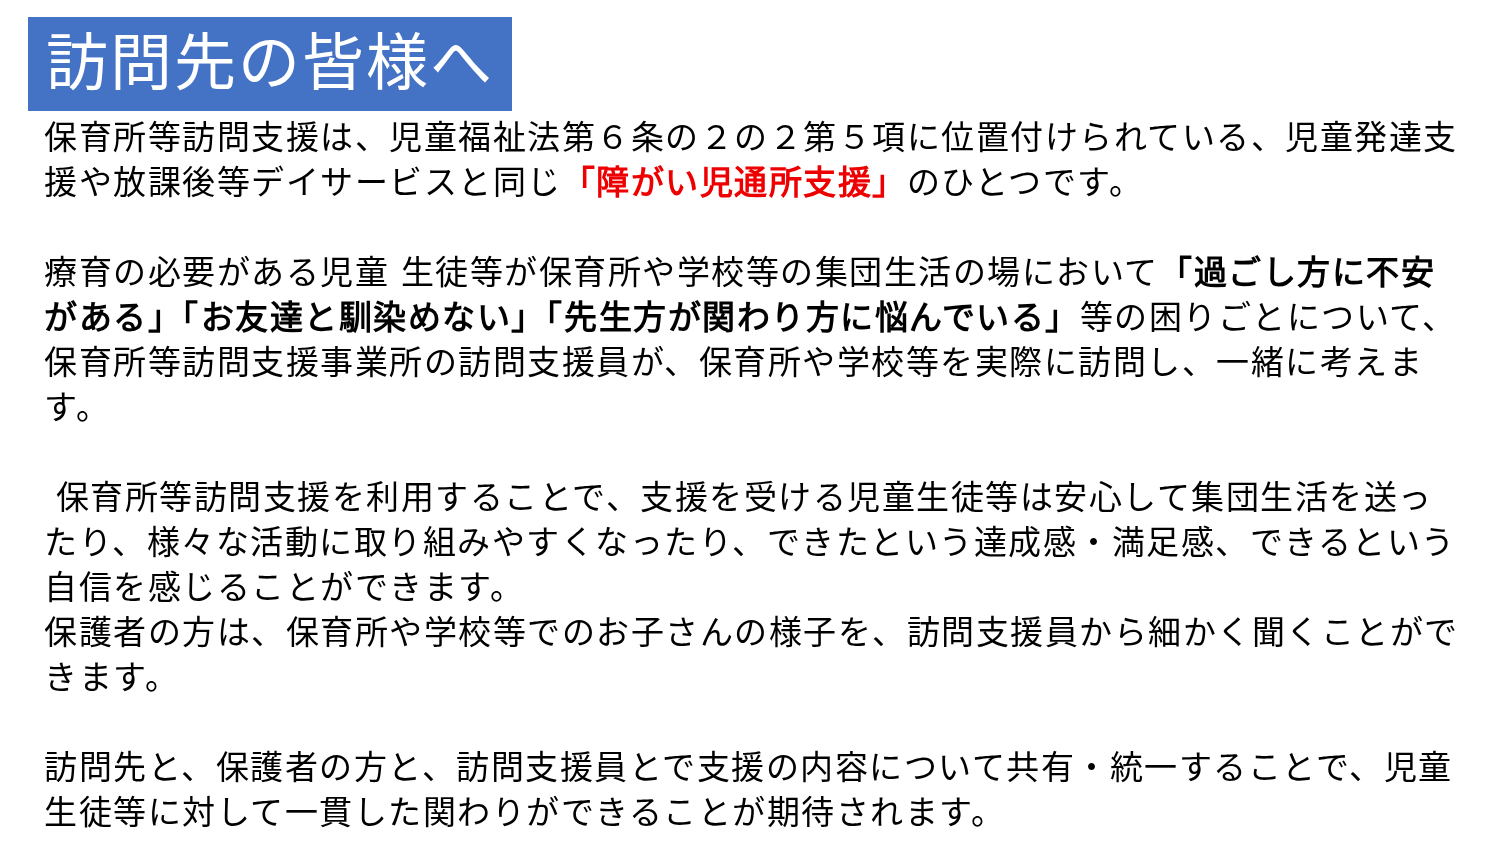訪問先の皆様へ
保育所等訪問支援は、児童福祉法第６条の２の２第５項に位置付けられている、児童発達支 援や放課後等デイサービスと同じ「障がい児通所支援」のひとつです。
療育の必要がある児童 生徒等が保育所や学校等の集団生活の場において「過ごし方に不安がある」「お友達と馴染めない」「先生方が関わり方に悩んでいる」等の困りごとについて、保育所等訪問支援事業所の訪問支援員が、保育所や学校等を実際に訪問し、一緒に考えます。
保育所等訪問支援を利用することで、支援を受ける児童生徒等は安心して集団生活を送ったり、様々な活動に取り組みやすくなったり、できたという達成感・満足感、できるという自信を感じることができます。
保護者の方は、保育所や学校等でのお子さんの様子を、訪問支援員から細かく聞くことができます。
訪問先と、保護者の方と、訪問支援員とで支援の内容について共有・統一することで、児童生徒等に対して一貫した関わりができることが期待されます。